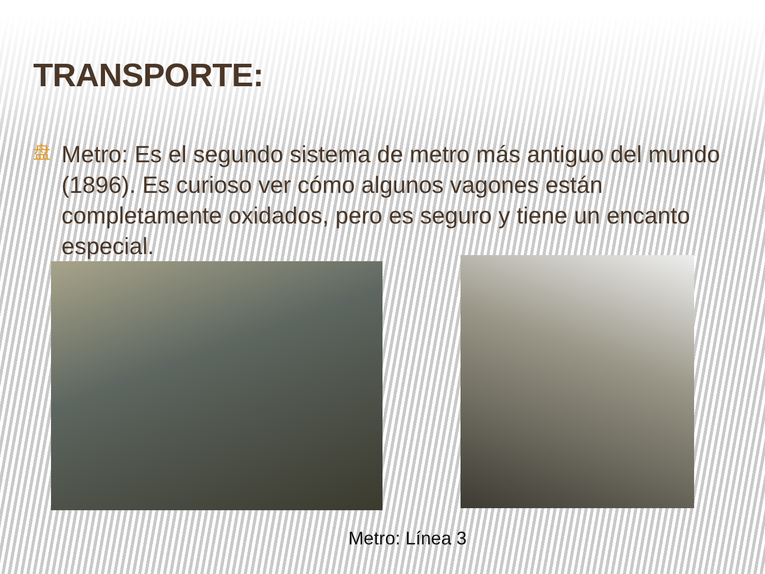TRANSPORTE:
盘
Metro: Es el segundo sistema de metro más antiguo del mundo (1896). Es curioso ver cómo algunos vagones están completamente oxidados, pero es seguro y tiene un encanto especial.
Metro: Línea 3